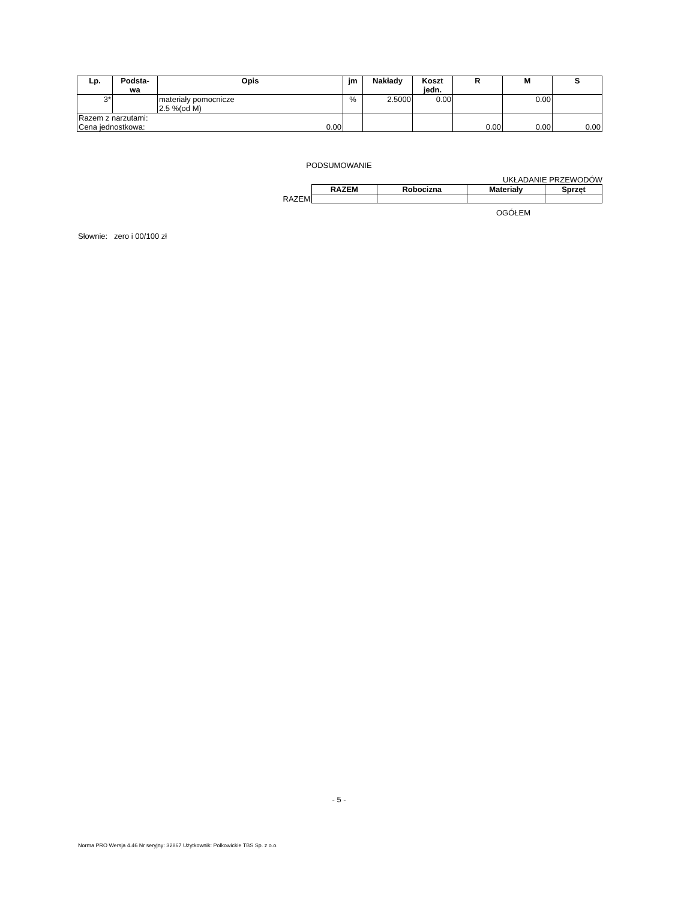| Lp. | Podsta- wa | Opis | jm | Nakłady | Koszt jedn. | R | M | S |
| --- | --- | --- | --- | --- | --- | --- | --- | --- |
| 3* | | materiały pomocnicze 2.5 %(od M) | % | 2.5000 | 0.00 | | 0.00 | |
| Razem z narzutami: 0.00 Cena jednostkowa: | | | | | | 0.00 | 0.00 | 0.00 |
PODSUMOWANIE
UKŁADANIE PRZEWODÓW
| | RAZEM | Robocizna | Materiały | Sprzęt |
| RAZEM | | | | |
OGÓŁEM
Słownie: zero i 00/100 zł
- 5 -
Norma PRO Wersja 4.46 Nr seryjny: 32867 Użytkownik: Polkowickie TBS Sp. z o.o.